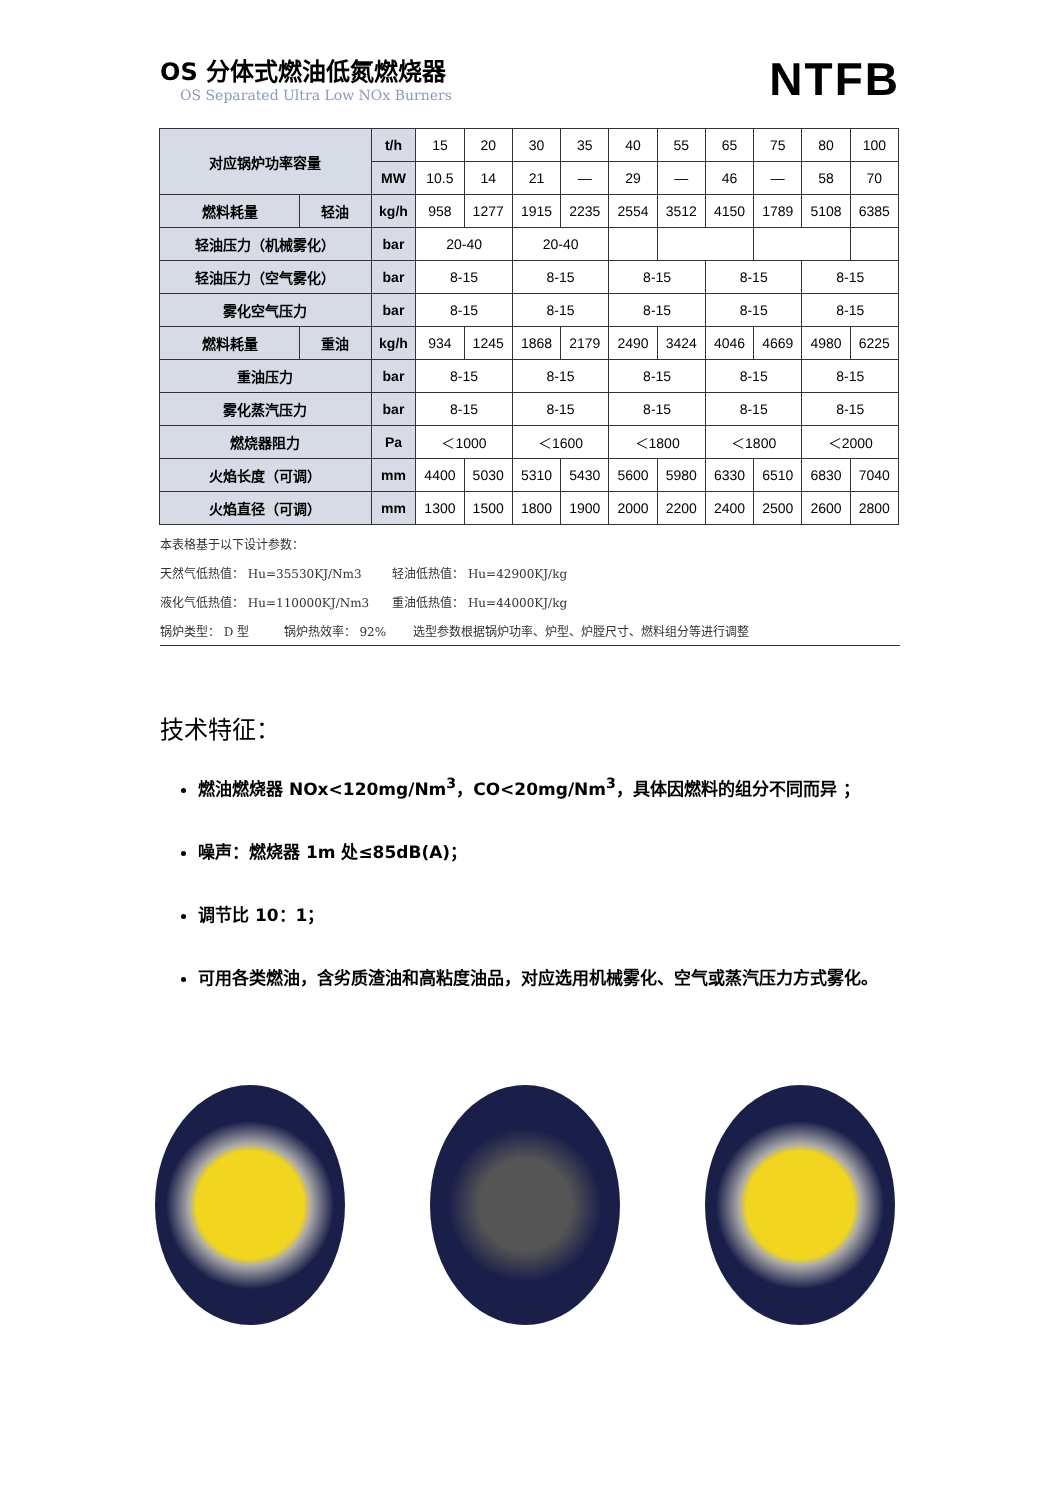OS 分体式燃油低氮燃烧器
OS Separated Ultra Low NOx Burners
NTFB
| 对应锅炉功率容量 | | t/h | 15 | 20 | 30 | 35 | 40 | 55 | 65 | 75 | 80 | 100 |
| | | MW | 10.5 | 14 | 21 | — | 29 | — | 46 | — | 58 | 70 |
| 燃料耗量 | 轻油 | kg/h | 958 | 1277 | 1915 | 2235 | 2554 | 3512 | 4150 | 1789 | 5108 | 6385 |
| 轻油压力（机械雾化） | | bar | 20-40 | | 20-40 | | | | | | | |
| 轻油压力（空气雾化） | | bar | 8-15 | | 8-15 | | 8-15 | | 8-15 | | 8-15 | |
| 雾化空气压力 | | bar | 8-15 | | 8-15 | | 8-15 | | 8-15 | | 8-15 | |
| 燃料耗量 | 重油 | kg/h | 934 | 1245 | 1868 | 2179 | 2490 | 3424 | 4046 | 4669 | 4980 | 6225 |
| 重油压力 | | bar | 8-15 | | 8-15 | | 8-15 | | 8-15 | | 8-15 | |
| 雾化蒸汽压力 | | bar | 8-15 | | 8-15 | | 8-15 | | 8-15 | | 8-15 | |
| 燃烧器阻力 | | Pa | ＜1000 | | ＜1600 | | ＜1800 | | ＜1800 | | ＜2000 | |
| 火焰长度（可调） | | mm | 4400 | 5030 | 5310 | 5430 | 5600 | 5980 | 6330 | 6510 | 6830 | 7040 |
| 火焰直径（可调） | | mm | 1300 | 1500 | 1800 | 1900 | 2000 | 2200 | 2400 | 2500 | 2600 | 2800 |
本表格基于以下设计参数：
天然气低热值： Hu=35530KJ/Nm3 轻油低热值： Hu=42900KJ/kg
液化气低热值： Hu=110000KJ/Nm3 重油低热值： Hu=44000KJ/kg
锅炉类型： D 型 锅炉热效率： 92% 选型参数根据锅炉功率、炉型、炉膛尺寸、燃料组分等进行调整
技术特征：
燃油燃烧器 NOx<120mg/Nm<sup>3</sup>，CO<20mg/Nm<sup>3</sup>，具体因燃料的组分不同而异 ；
噪声：燃烧器 1m 处≤85dB(A)；
调节比 10：1；
可用各类燃油，含劣质渣油和高粘度油品，对应选用机械雾化、空气或蒸汽压力方式雾化。